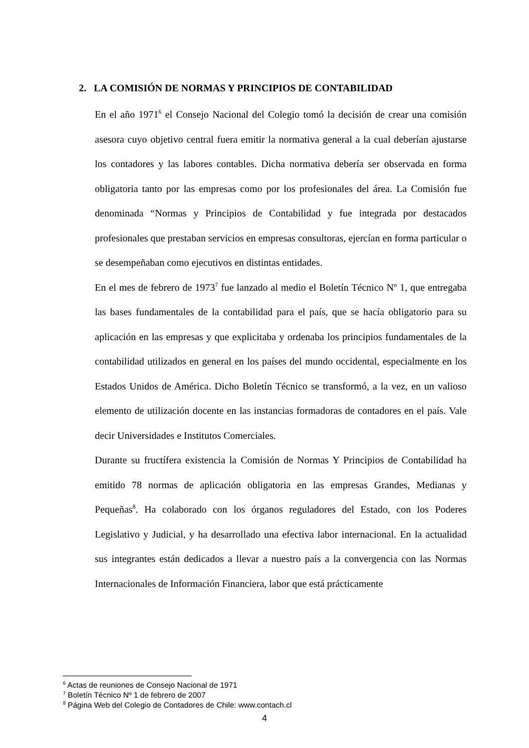2. LA COMISIÓN DE NORMAS Y PRINCIPIOS DE CONTABILIDAD
En el año 1971<sup>6</sup> el Consejo Nacional del Colegio tomó la decisión de crear una comisión asesora cuyo objetivo central fuera emitir la normativa general a la cual deberían ajustarse los contadores y las labores contables. Dicha normativa debería ser observada en forma obligatoria tanto por las empresas como por los profesionales del área. La Comisión fue denominada “Normas y Principios de Contabilidad y fue integrada por destacados profesionales que prestaban servicios en empresas consultoras, ejercían en forma particular o se desempeñaban como ejecutivos en distintas entidades.
En el mes de febrero de 1973<sup>7</sup> fue lanzado al medio el Boletín Técnico Nº 1, que entregaba las bases fundamentales de la contabilidad para el país, que se hacía obligatorio para su aplicación en las empresas y que explicitaba y ordenaba los principios fundamentales de la contabilidad utilizados en general en los países del mundo occidental, especialmente en los Estados Unidos de América. Dicho Boletín Técnico se transformó, a la vez, en un valioso elemento de utilización docente en las instancias formadoras de contadores en el país. Vale decir Universidades e Institutos Comerciales.
Durante su fructífera existencia la Comisión de Normas Y Principios de Contabilidad ha emitido 78 normas de aplicación obligatoria en las empresas Grandes, Medianas y Pequeñas<sup>8</sup>. Ha colaborado con los órganos reguladores del Estado, con los Poderes Legislativo y Judicial, y ha desarrollado una efectiva labor internacional. En la actualidad sus integrantes están dedicados a llevar a nuestro país a la convergencia con las Normas Internacionales de Información Financiera, labor que está prácticamente
<sup>6</sup> Actas de reuniones de Consejo Nacional de 1971
<sup>7</sup> Boletín Técnico Nº 1 de febrero de 2007
<sup>8</sup> Página Web del Colegio de Contadores de Chile: www.contach.cl
4